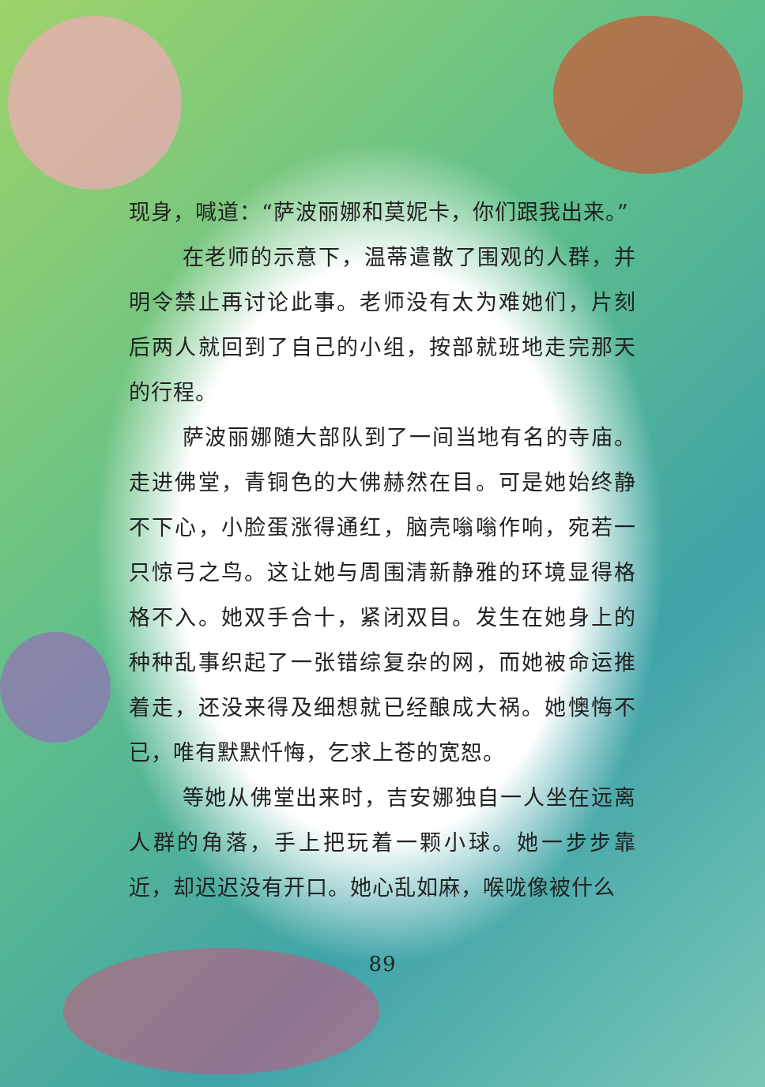现身，喊道：“萨波丽娜和莫妮卡，你们跟我出来。”
在老师的示意下，温蒂遣散了围观的人群，并明令禁止再讨论此事。老师没有太为难她们，片刻后两人就回到了自己的小组，按部就班地走完那天的行程。
萨波丽娜随大部队到了一间当地有名的寺庙。走进佛堂，青铜色的大佛赫然在目。可是她始终静不下心，小脸蛋涨得通红，脑壳嗡嗡作响，宛若一只惊弓之鸟。这让她与周围清新静雅的环境显得格格不入。她双手合十，紧闭双目。发生在她身上的种种乱事织起了一张错综复杂的网，而她被命运推着走，还没来得及细想就已经酿成大祸。她懊悔不已，唯有默默忏悔，乞求上苍的宽恕。
等她从佛堂出来时，吉安娜独自一人坐在远离人群的角落，手上把玩着一颗小球。她一步步靠近，却迟迟没有开口。她心乱如麻，喉咙像被什么
89